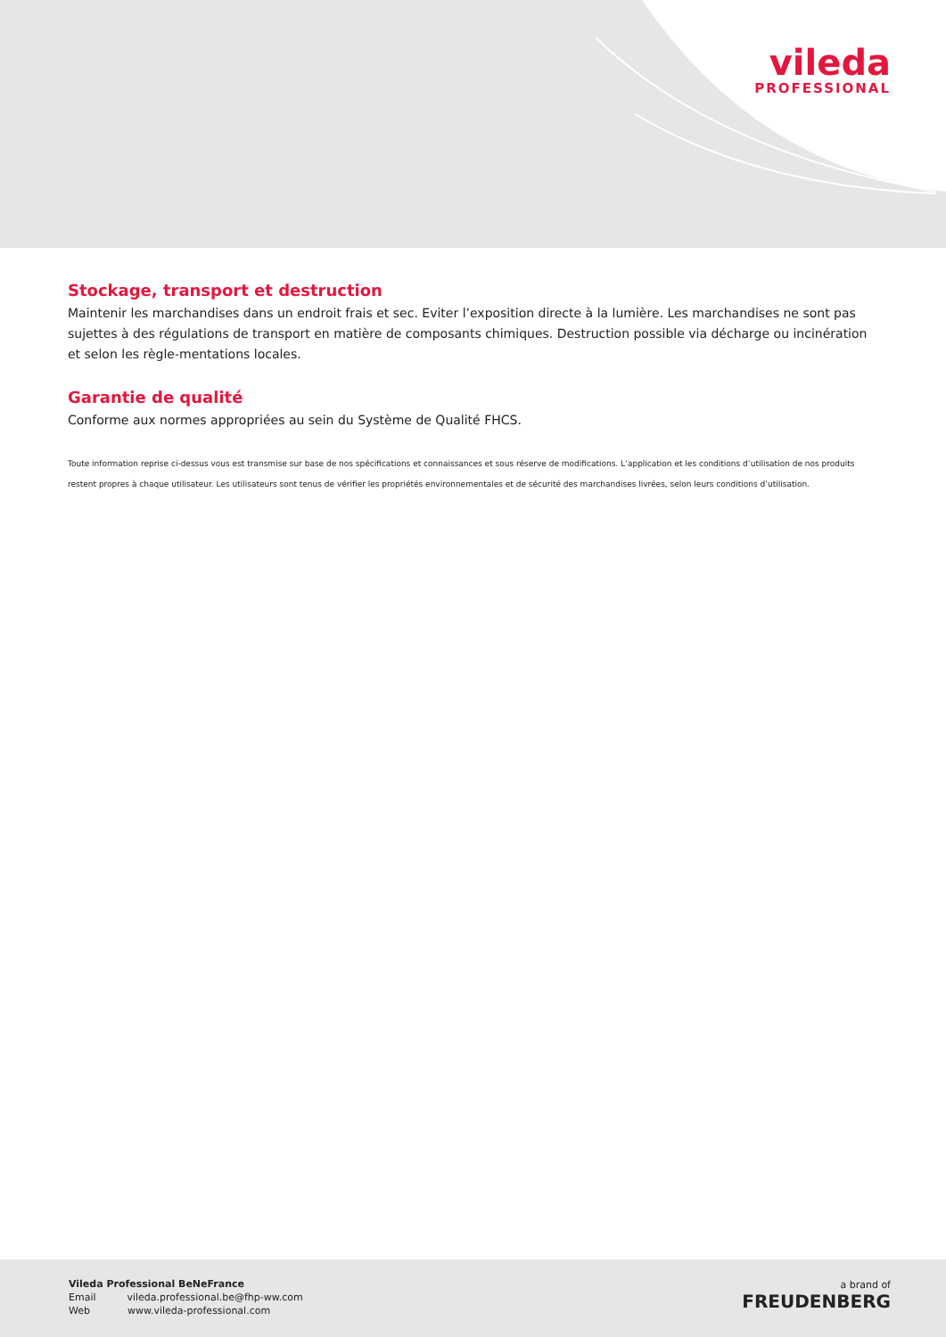vileda
PROFESSIONAL
Stockage, transport et destruction
Maintenir les marchandises dans un endroit frais et sec. Eviter l’exposition directe à la lumière. Les marchandises ne sont pas sujettes à des régulations de transport en matière de composants chimiques. Destruction possible via décharge ou incinération et selon les règle-mentations locales.
Garantie de qualité
Conforme aux normes appropriées au sein du Système de Qualité FHCS.
Toute information reprise ci-dessus vous est transmise sur base de nos spécifications et connaissances et sous réserve de modifications. L’application et les conditions d’utilisation de nos produits restent propres à chaque utilisateur. Les utilisateurs sont tenus de vérifier les propriétés environnementales et de sécurité des marchandises livrées, selon leurs conditions d’utilisation.
Vileda Professional BeNeFrance
Email vileda.professional.be@fhp-ww.com
Web www.vileda-professional.com
a brand of
FREUDENBERG